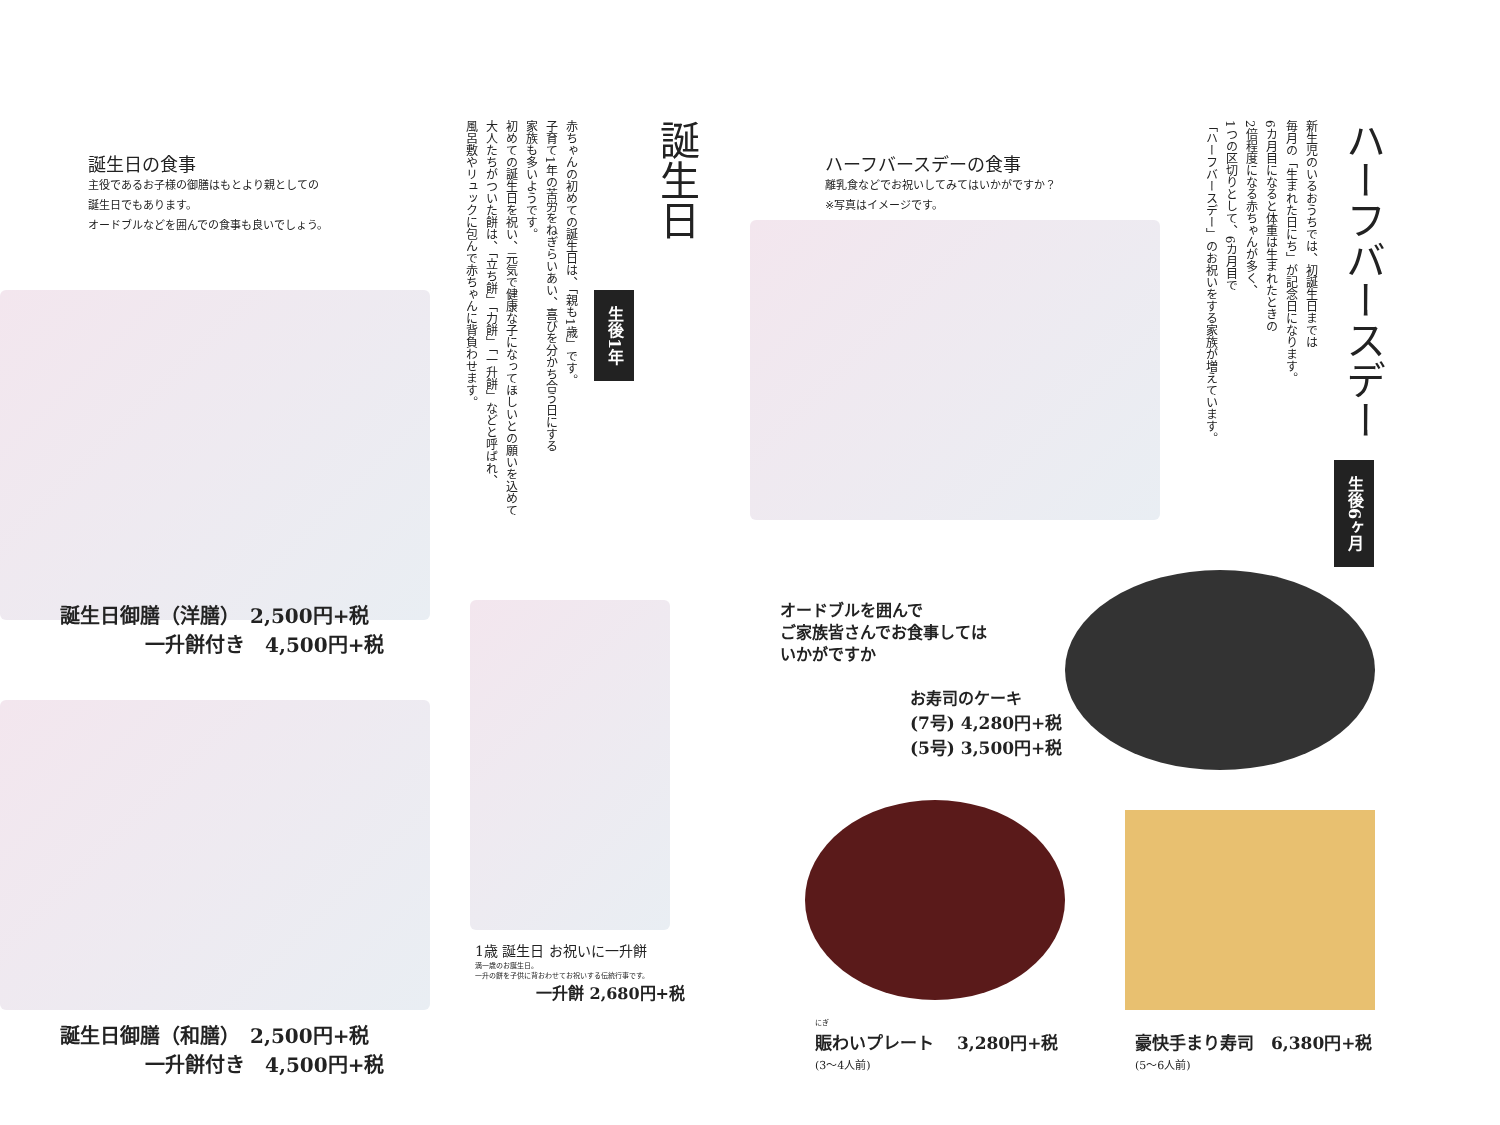誕生日の食事
主役であるお子様の御膳はもとより親としての
誕生日でもあります。
オードブルなどを囲んでの食事も良いでしょう。
誕生日
生後1年
赤ちゃんの初めての誕生日は、「親も1歳」です。
子育て1年の苦労をねぎらいあい、喜びを分かち合う日にする
家族も多いようです。
初めての誕生日を祝い、元気で健康な子になってほしいとの願いを込めて
大人たちがついた餅は、「立ち餅」「力餅」「一升餅」などと呼ばれ、
風呂敷やリュックに包んで赤ちゃんに背負わせます。
誕生日御膳（洋膳）　2,500円+税
一升餅付き　4,500円+税
誕生日御膳（和膳）　2,500円+税
一升餅付き　4,500円+税
1歳 誕生日 お祝いに一升餅
満一歳のお誕生日。
一升の餅を子供に背おわせてお祝いする伝統行事です。
一升餅 2,680円+税
ハーフバースデーの食事
離乳食などでお祝いしてみてはいかがですか？
※写真はイメージです。
ハーフバースデー
生後6ヶ月
新生児のいるおうちでは、初誕生日までは
毎月の「生まれた日にち」が記念日になります。
6カ月目になると体重は生まれたときの
2倍程度になる赤ちゃんが多く、
1つの区切りとして、6カ月目で
「ハーフバースデー」のお祝いをする家族が増えています。
オードブルを囲んで
ご家族皆さんでお食事しては
いかがですか
お寿司のケーキ
(7号) 4,280円+税
(5号) 3,500円+税
にぎ
賑わいプレート　 3,280円+税
(3〜4人前)
豪快手まり寿司　6,380円+税
(5〜6人前)